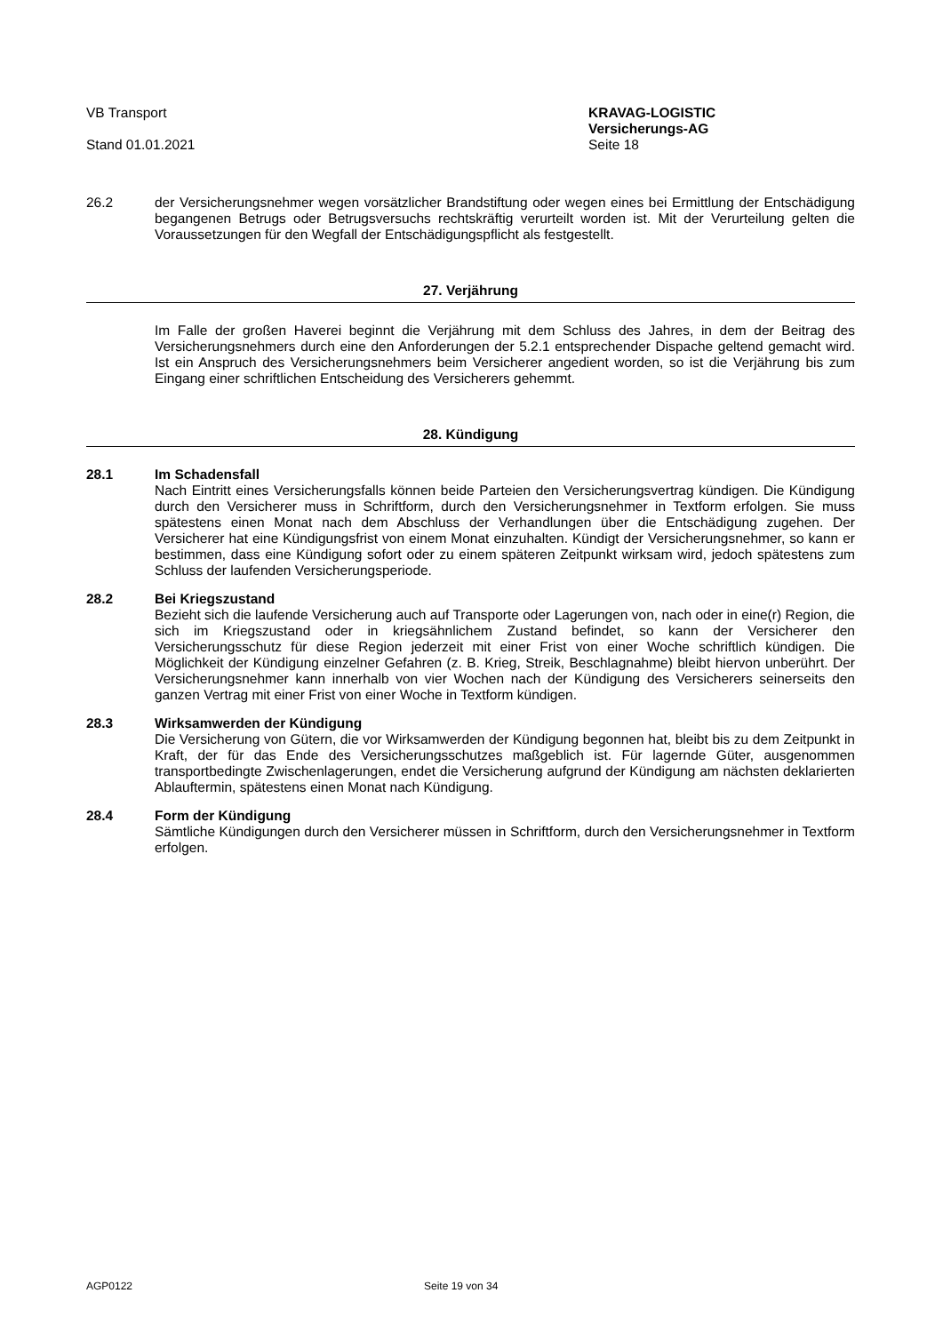VB Transport
Stand 01.01.2021
KRAVAG-LOGISTIC
Versicherungs-AG
Seite 18
26.2 der Versicherungsnehmer wegen vorsätzlicher Brandstiftung oder wegen eines bei Ermittlung der Entschädigung begangenen Betrugs oder Betrugsversuchs rechtskräftig verurteilt worden ist. Mit der Verurteilung gelten die Voraussetzungen für den Wegfall der Entschädigungspflicht als festgestellt.
27. Verjährung
Im Falle der großen Haverei beginnt die Verjährung mit dem Schluss des Jahres, in dem der Beitrag des Versicherungsnehmers durch eine den Anforderungen der 5.2.1 entsprechender Dispache geltend gemacht wird. Ist ein Anspruch des Versicherungsnehmers beim Versicherer angedient worden, so ist die Verjährung bis zum Eingang einer schriftlichen Entscheidung des Versicherers gehemmt.
28. Kündigung
28.1 Im Schadensfall
Nach Eintritt eines Versicherungsfalls können beide Parteien den Versicherungsvertrag kündigen. Die Kündigung durch den Versicherer muss in Schriftform, durch den Versicherungsnehmer in Textform erfolgen. Sie muss spätestens einen Monat nach dem Abschluss der Verhandlungen über die Entschädigung zugehen. Der Versicherer hat eine Kündigungsfrist von einem Monat einzuhalten. Kündigt der Versicherungsnehmer, so kann er bestimmen, dass eine Kündigung sofort oder zu einem späteren Zeitpunkt wirksam wird, jedoch spätestens zum Schluss der laufenden Versicherungsperiode.
28.2 Bei Kriegszustand
Bezieht sich die laufende Versicherung auch auf Transporte oder Lagerungen von, nach oder in eine(r) Region, die sich im Kriegszustand oder in kriegsähnlichem Zustand befindet, so kann der Versicherer den Versicherungsschutz für diese Region jederzeit mit einer Frist von einer Woche schriftlich kündigen. Die Möglichkeit der Kündigung einzelner Gefahren (z. B. Krieg, Streik, Beschlagnahme) bleibt hiervon unberührt. Der Versicherungsnehmer kann innerhalb von vier Wochen nach der Kündigung des Versicherers seinerseits den ganzen Vertrag mit einer Frist von einer Woche in Textform kündigen.
28.3 Wirksamwerden der Kündigung
Die Versicherung von Gütern, die vor Wirksamwerden der Kündigung begonnen hat, bleibt bis zu dem Zeitpunkt in Kraft, der für das Ende des Versicherungsschutzes maßgeblich ist. Für lagernde Güter, ausgenommen transportbedingte Zwischenlagerungen, endet die Versicherung aufgrund der Kündigung am nächsten deklarierten Ablauftermin, spätestens einen Monat nach Kündigung.
28.4 Form der Kündigung
Sämtliche Kündigungen durch den Versicherer müssen in Schriftform, durch den Versicherungsnehmer in Textform erfolgen.
AGP0122 Seite 19 von 34